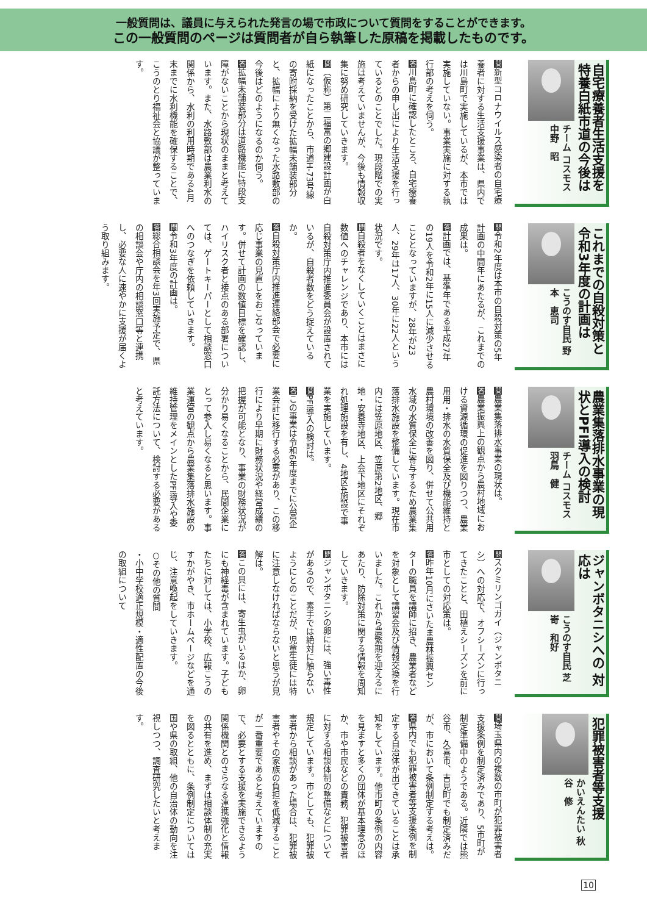一般質問は、議員に与えられた発言の場で市政について質問をすることができます。
この一般質問のページは質問者が自ら執筆した原稿を掲載したものです。
自宅療養者生活支援を 特養白紙市道の今後は
チーム コスモス 中野　昭
問新型コロナウイルス感染者の自宅療養者に対する生活支援事業は、県内では川島町で実施しているが、本市では実施していない。事業実施に対する執行部の考えを伺う。
答川島町に確認したところ、自宅療養者からの申し出により生活支援を行っているとのことでした。現段階での実施は考えていませんが、今後も情報収集に努め研究していきます。
問（仮称）第二福富の郷建設計画が白紙になったことから、市道H-73号線の寄附採納を受けた拡幅未舗装部分と、拡幅により無くなった水路敷部の今後はどのようになるのか伺う。
答拡幅未舗装部分は道路機能に特段支障がないことから現状のままと考えています。また、水路敷部は農業利水の関係から、水利の利用時期である4月末までに水利機能を確保することで、こうのとり福祉会と協議が整っています。
これまでの自殺対策と 令和3年度の計画は
こうのす自民 野本　恵司
問令和2年度は本市の自殺対策の5年計画の中間年にあたるが、これまでの成果は。
答計画では、基準年である平成27年の19人を令和2年に15人に減少させることとなっていますが、28年が23人、29年は17人、30年に22人という状況です。
問自殺者をなくしていくことはまさに数値へのチャレンジであり、本市には自殺対策庁内推進委員会が設置されているが、自殺者数をどう捉えているか。
答自殺対策庁内推進連絡部会で必要に応じ事業の見直しをおこなっています。併せて計画の数値目標を確認し、ハイリスク者と接点のある部署については、ゲートキーパーとして相談窓口へのつなぎを依頼していきます。
問令和3年度の計画は。
答総合相談会を年3回実施予定で、県の相談会や庁内の相談窓口等と連携し、必要な人に速やかに支援が届くよう取り組みます。
農業集落排水事業の現 状とPFI導入の検討
チーム コスモス 羽鳥　健
問農業集落排水事業の現状は。
答農業振興上の観点から農村地域における資源循環の促進を図りつつ、農業用用・排水の水質保全及び機能維持と農村環境の改善を図り、併せて公共用水域の水質保全に寄与するため農業集落排水施設を整備しています。現在市内には笠原地区、笠原第2地区、郷地・安養寺地区、上会下地区にそれぞれ処理施設を有し、4地区4施設で事業を実施しています。
問PFI導入の検討は。
答この事業は令和6年度までに公営企業会計に移行する必要があり、この移行により早期に財務状況や経営成績の把握が可能となり、事業の財務状況が分かり易くなることから、民間企業にとって参入し易くなると思います。事業運営の観点から農業集落排水施設の維持管理をメインとしたPFI導入や委託方法について、検討する必要があると考えています。
ジャンボタニシへの 対応は
こうのす自民 芝嵜　和好
問スクミリンゴガイ（ジャンボタニシ）への対応で、オフシーズンに行ってきたことと、田植えシーズンを前に市としての対応策は。
答昨年10月にさいたま農林振興センターの職員を講師に招き、農業者などを対象として講習会及び情報交換を行いました。これから農繁期を迎えるにあたり、防除対策に関する情報を周知していきます。
問ジャンボタニシの卵には、強い毒性があるので、素手では絶対に触らないようにとのことだが、児童生徒には特に注意しなければならないと思うが見解は。
答この貝には、寄生虫がいるほか、卵にも神経毒が含まれています。子どもたちに対しては、小学校、広報こうのすかがやき、市ホームページなどを通じ、注意喚起をしていきます。
○その他の質問
・小中学校適正規模・適性配置の今後の取組について
犯罪被害者等支援
かいえんたい 秋谷　修
問埼玉県内の複数の市町が犯罪被害者支援条例を制定済みであり、5市町が制定準備中のようである。近隣では熊谷市、久喜市、吉見町でも制定済みだが、市において条例制定する考えは。
答県内でも犯罪被害者等支援条例を制定する自治体が出てきていることは承知をしています。他市町の条例の内容を見ますと多くの団体が基本理念のほか、市や市民などの責務、犯罪被害者に対する相談体制の整備などについて規定しています。市としても、犯罪被害者から相談があった場合は、犯罪被害者やその家族の負担を低減することが一番重要であると考えていますので、必要とする支援を実施できるよう関係機関とのさらなる連携強化と情報の共有を進め、まずは相談体制の充実を図るとともに、条例制定については国や県の取組、他の自治体の動向を注視しつつ、調査研究したいと考えます。
10